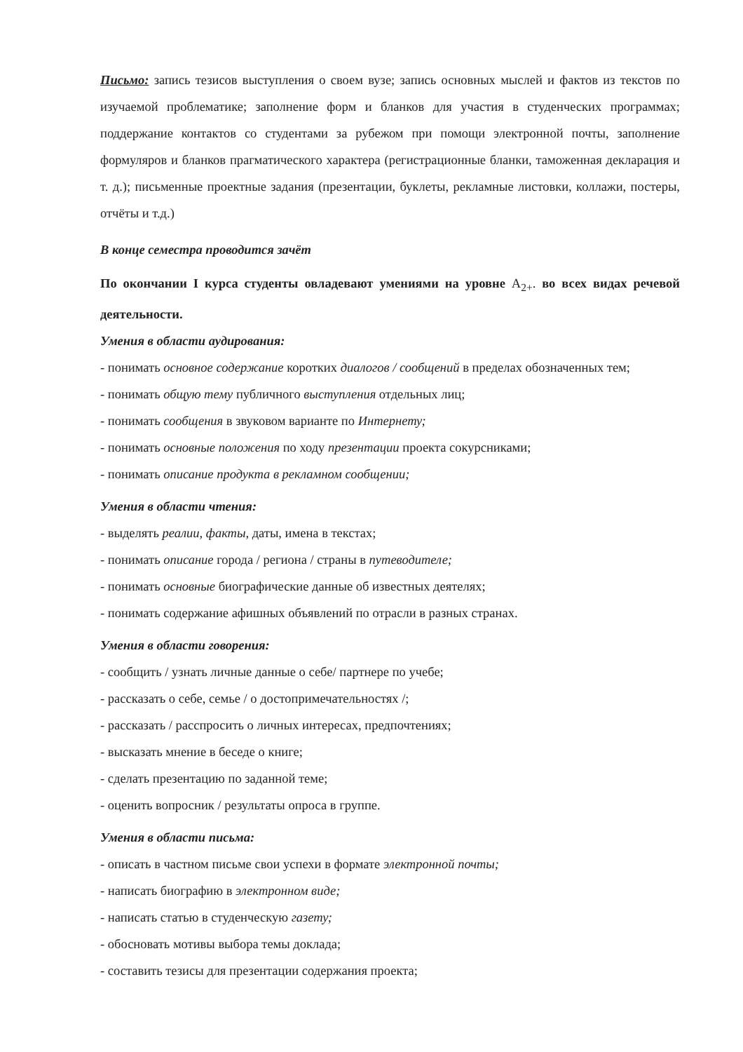Письмо: запись тезисов выступления о своем вузе; запись основных мыслей и фактов из текстов по изучаемой проблематике; заполнение форм и бланков для участия в студенческих программах; поддержание контактов со студентами за рубежом при помощи электронной почты, заполнение формуляров и бланков прагматического характера (регистрационные бланки, таможенная декларация и т. д.); письменные проектные задания (презентации, буклеты, рекламные листовки, коллажи, постеры, отчёты и т.д.)
В конце семестра проводится зачёт
По окончании I курса студенты овладевают умениями на уровне A<sub>2+</sub>. во всех видах речевой деятельности.
Умения в области аудирования:
- понимать основное содержание коротких диалогов / сообщений в пределах обозначенных тем;
- понимать общую тему публичного выступления отдельных лиц;
- понимать сообщения в звуковом варианте по Интернету;
- понимать основные положения по ходу презентации проекта сокурсниками;
- понимать описание продукта в рекламном сообщении;
Умения в области чтения:
- выделять реалии, факты, даты, имена в текстах;
- понимать описание города / региона / страны в путеводителе;
- понимать основные биографические данные об известных деятелях;
- понимать содержание афишных объявлений по отрасли в разных странах.
Умения в области говорения:
- сообщить / узнать личные данные о себе/ партнере по учебе;
- рассказать о себе, семье / о достопримечательностях /;
- рассказать / расспросить о личных интересах, предпочтениях;
- высказать мнение в беседе о книге;
- сделать презентацию по заданной теме;
- оценить вопросник / результаты опроса в группе.
Умения в области письма:
- описать в частном письме свои успехи в формате электронной почты;
- написать биографию в электронном виде;
- написать статью в студенческую газету;
- обосновать мотивы выбора темы доклада;
- составить тезисы для презентации содержания проекта;